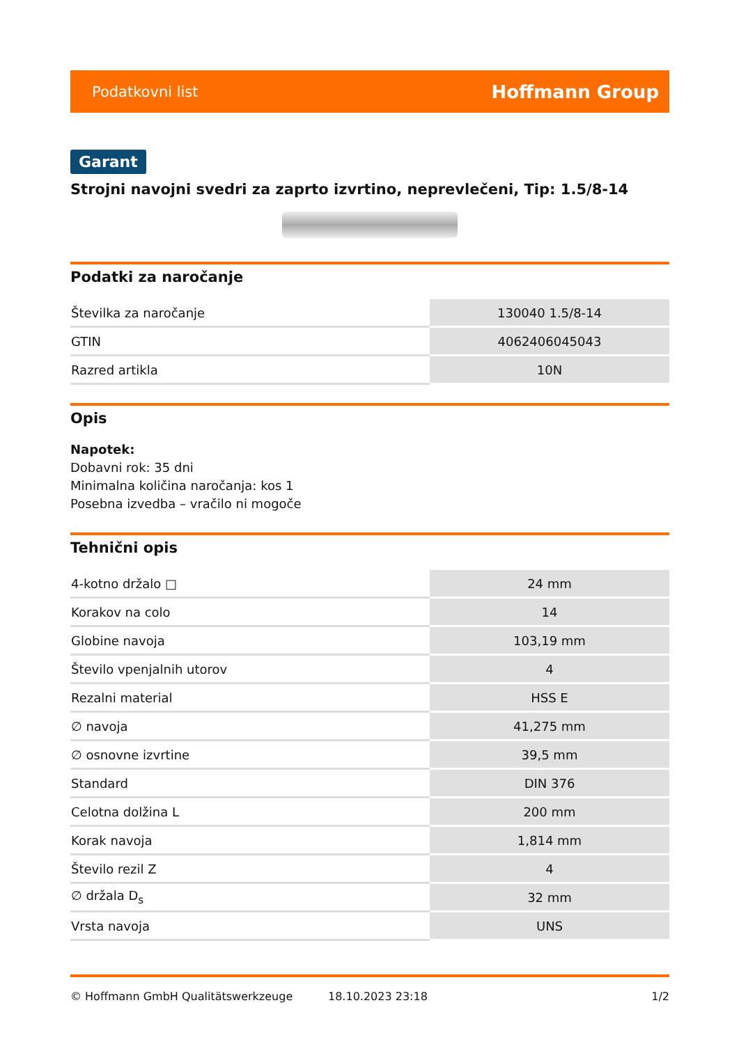Podatkovni list Hoffmann Group
Garant
Strojni navojni svedri za zaprto izvrtino, neprevlečeni, Tip: 1.5/8-14
Podatki za naročanje
| Številka za naročanje | 130040 1.5/8-14 |
| GTIN | 4062406045043 |
| Razred artikla | 10N |
Opis
Napotek:
Dobavni rok: 35 dni
Minimalna količina naročanja: kos 1
Posebna izvedba – vračilo ni mogoče
Tehnični opis
| 4-kotno držalo □ | 24 mm |
| Korakov na colo | 14 |
| Globine navoja | 103,19 mm |
| Število vpenjalnih utorov | 4 |
| Rezalni material | HSS E |
| ∅ navoja | 41,275 mm |
| ∅ osnovne izvrtine | 39,5 mm |
| Standard | DIN 376 |
| Celotna dolžina L | 200 mm |
| Korak navoja | 1,814 mm |
| Število rezil Z | 4 |
| ∅ držala D<sub>s</sub> | 32 mm |
| Vrsta navoja | UNS |
© Hoffmann GmbH Qualitätswerkzeuge 18.10.2023 23:18 1/2